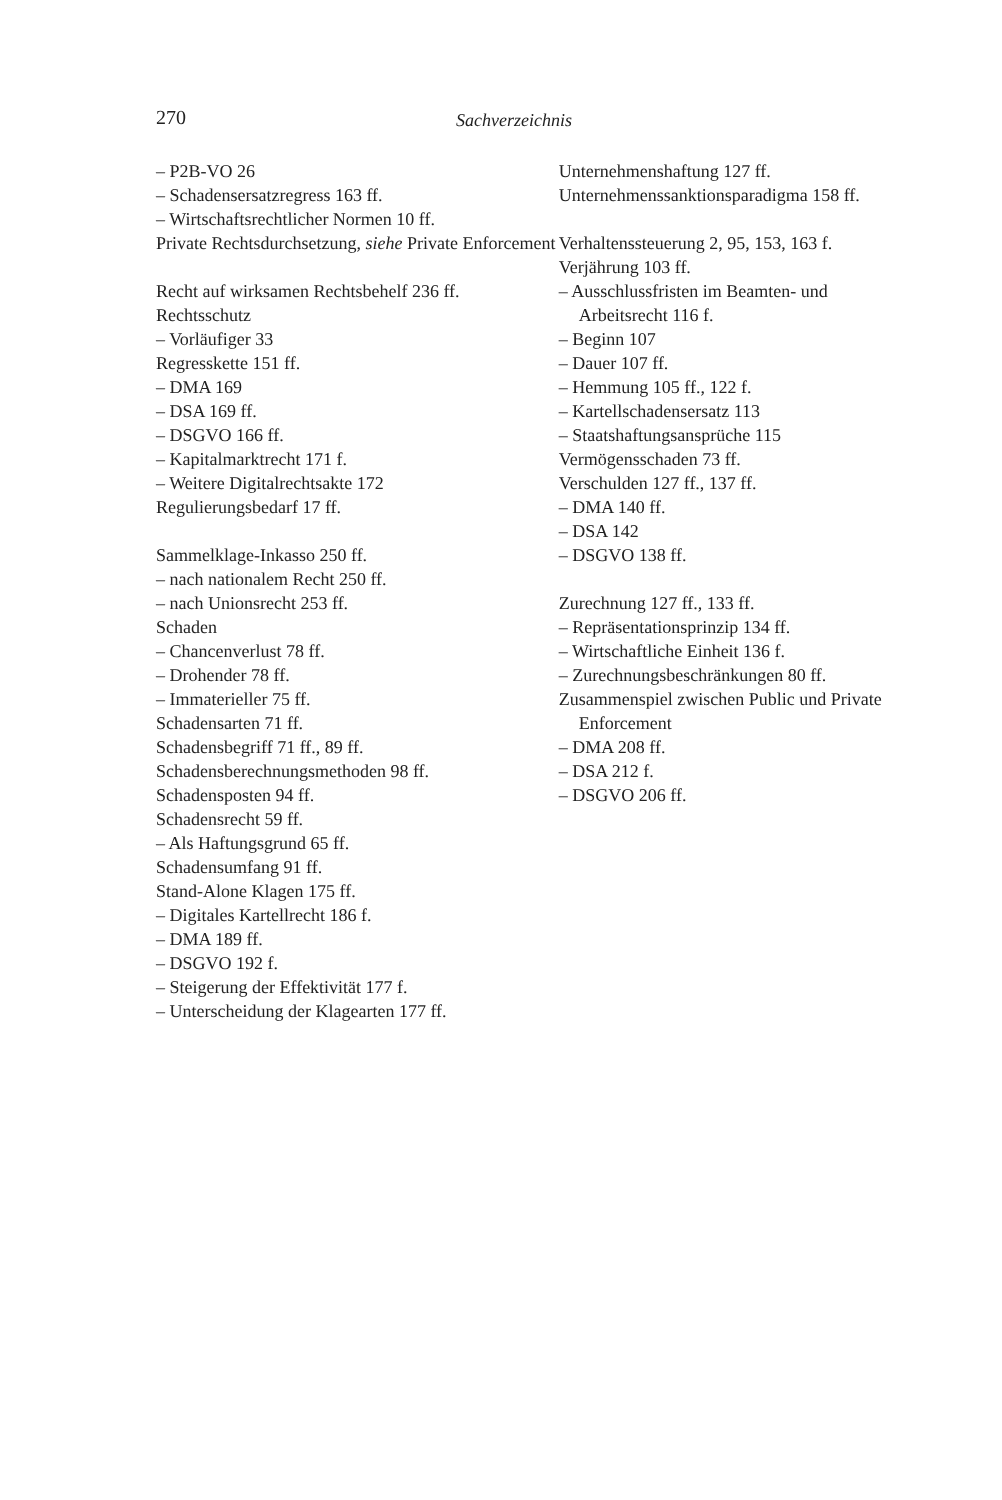270 Sachverzeichnis
– P2B-VO 26
– Schadensersatzregress 163 ff.
– Wirtschaftsrechtlicher Normen 10 ff.
Private Rechtsdurchsetzung, siehe Private Enforcement
Recht auf wirksamen Rechtsbehelf 236 ff.
Rechtsschutz
– Vorläufiger 33
Regresskette 151 ff.
– DMA 169
– DSA 169 ff.
– DSGVO 166 ff.
– Kapitalmarktrecht 171 f.
– Weitere Digitalrechtsakte 172
Regulierungsbedarf 17 ff.
Sammelklage-Inkasso 250 ff.
– nach nationalem Recht 250 ff.
– nach Unionsrecht 253 ff.
Schaden
– Chancenverlust 78 ff.
– Drohender 78 ff.
– Immaterieller 75 ff.
Schadensarten 71 ff.
Schadensbegriff 71 ff., 89 ff.
Schadensberechnungsmethoden 98 ff.
Schadensposten 94 ff.
Schadensrecht 59 ff.
– Als Haftungsgrund 65 ff.
Schadensumfang 91 ff.
Stand-Alone Klagen 175 ff.
– Digitales Kartellrecht 186 f.
– DMA 189 ff.
– DSGVO 192 f.
– Steigerung der Effektivität 177 f.
– Unterscheidung der Klagearten 177 ff.
Unternehmenshaftung 127 ff.
Unternehmenssanktionsparadigma 158 ff.
Verhaltenssteuerung 2, 95, 153, 163 f.
Verjährung 103 ff.
– Ausschlussfristen im Beamten- und Arbeitsrecht 116 f.
– Beginn 107
– Dauer 107 ff.
– Hemmung 105 ff., 122 f.
– Kartellschadensersatz 113
– Staatshaftungsansprüche 115
Vermögensschaden 73 ff.
Verschulden 127 ff., 137 ff.
– DMA 140 ff.
– DSA 142
– DSGVO 138 ff.
Zurechnung 127 ff., 133 ff.
– Repräsentationsprinzip 134 ff.
– Wirtschaftliche Einheit 136 f.
– Zurechnungsbeschränkungen 80 ff.
Zusammenspiel zwischen Public und Private Enforcement
– DMA 208 ff.
– DSA 212 f.
– DSGVO 206 ff.